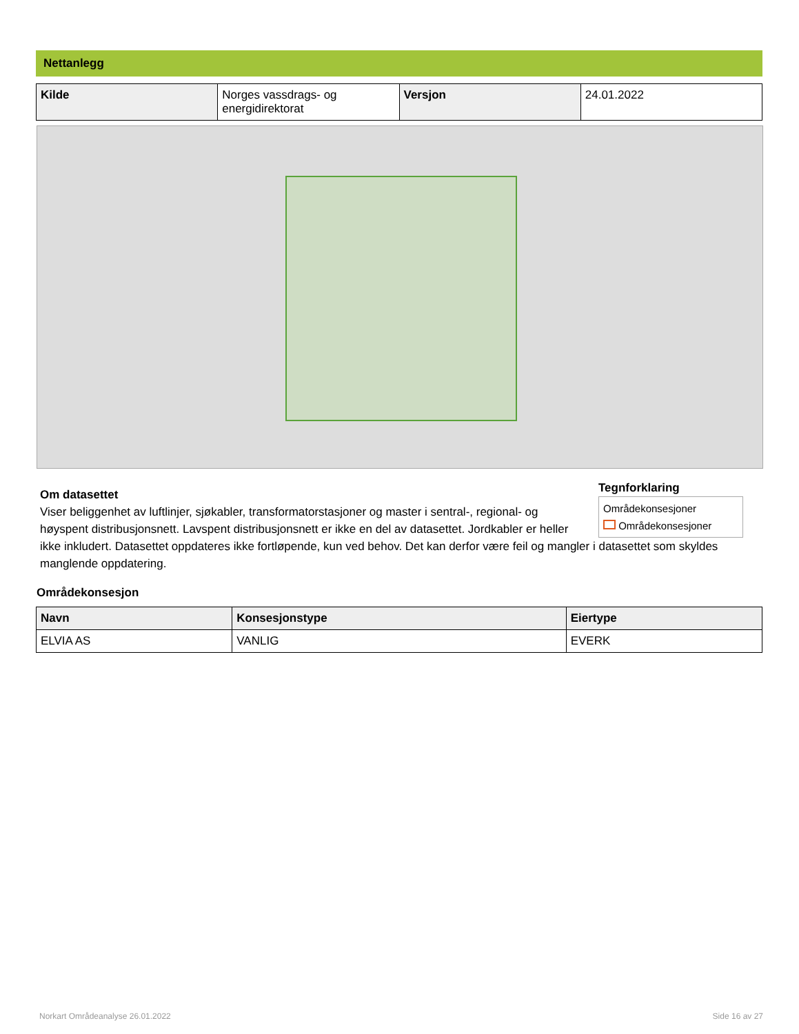Nettanlegg
| Kilde | Norges vassdrags- og energidirektorat | Versjon | 24.01.2022 |
Tegnforklaring
Områdekonsesjoner
Områdekonsesjoner
Om datasettet
Viser beliggenhet av luftlinjer, sjøkabler, transformatorstasjoner og master i sentral-, regional- og høyspent distribusjonsnett. Lavspent distribusjonsnett er ikke en del av datasettet. Jordkabler er heller ikke inkludert. Datasettet oppdateres ikke fortløpende, kun ved behov. Det kan derfor være feil og mangler i datasettet som skyldes manglende oppdatering.
Områdekonsesjon
| Navn | Konsesjonstype | Eiertype |
| --- | --- | --- |
| ELVIA AS | VANLIG | EVERK |
Norkart Områdeanalyse 26.01.2022 Side 16 av 27